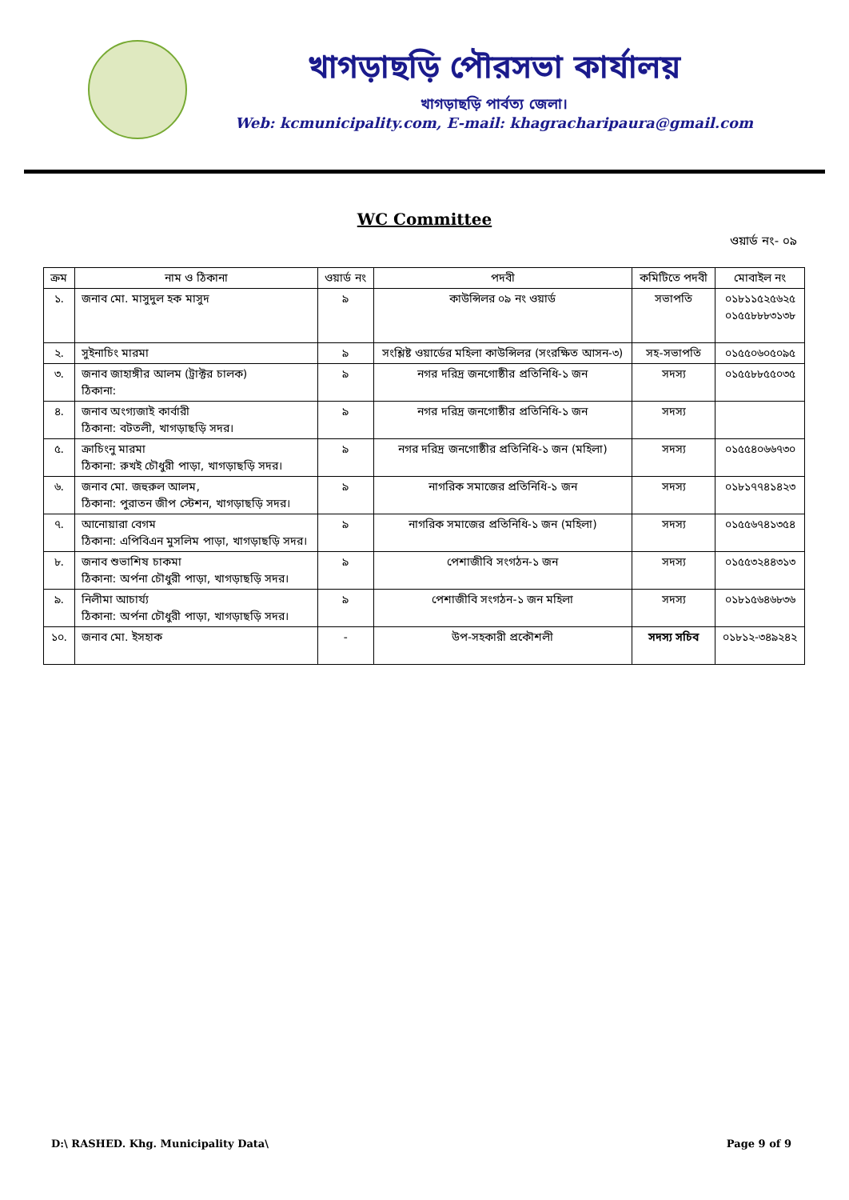খাগড়াছড়ি পৌরসভা কার্যালয়
খাগড়াছড়ি পার্বত্য জেলা।
Web: kcmunicipality.com, E-mail: khagracharipaura@gmail.com
WC Committee
ওয়ার্ড নং- ০৯
| ক্রম | নাম ও ঠিকানা | ওয়ার্ড নং | পদবী | কমিটিতে পদবী | মোবাইল নং |
| --- | --- | --- | --- | --- | --- |
| ১. | জনাব মো. মাসুদুল হক মাসুদ | ৯ | কাউন্সিলর ০৯ নং ওয়ার্ড | সভাপতি | ০১৮১১৫২৫৬২৫ ০১৫৫৮৮৮৩১৩৮ |
| ২. | সুইনাচিং মারমা | ৯ | সংশ্লিষ্ট ওয়ার্ডের মহিলা কাউন্সিলর (সংরক্ষিত আসন-৩) | সহ-সভাপতি | ০১৫৫০৬০৫০৯৫ |
| ৩. | জনাব জাহাঙ্গীর আলম (ট্রাক্টর চালক) ঠিকানা: | ৯ | নগর দরিদ্র জনগোষ্ঠীর প্রতিনিধি-১ জন | সদস্য | ০১৫৫৮৮৫৫০৩৫ |
| ৪. | জনাব অংগ্যজাই কার্বারী ঠিকানা: বটতলী, খাগড়াছড়ি সদর। | ৯ | নগর দরিদ্র জনগোষ্ঠীর প্রতিনিধি-১ জন | সদস্য | |
| ৫. | ক্রাচিংনু মারমা ঠিকানা: রুখই চৌধুরী পাড়া, খাগড়াছড়ি সদর। | ৯ | নগর দরিদ্র জনগোষ্ঠীর প্রতিনিধি-১ জন (মহিলা) | সদস্য | ০১৫৫৪০৬৬৭৩০ |
| ৬. | জনাব মো. জহুরুল আলম, ঠিকানা: পুরাতন জীপ স্টেশন, খাগড়াছড়ি সদর। | ৯ | নাগরিক সমাজের প্রতিনিধি-১ জন | সদস্য | ০১৮১৭৭৪১৪২৩ |
| ৭. | আনোয়ারা বেগম ঠিকানা: এপিবিএন মুসলিম পাড়া, খাগড়াছড়ি সদর। | ৯ | নাগরিক সমাজের প্রতিনিধি-১ জন (মহিলা) | সদস্য | ০১৫৫৬৭৪১৩৫৪ |
| ৮. | জনাব শুভাশিষ চাকমা ঠিকানা: অর্পনা চৌধুরী পাড়া, খাগড়াছড়ি সদর। | ৯ | পেশাজীবি সংগঠন-১ জন | সদস্য | ০১৫৫৩২৪৪৩১৩ |
| ৯. | নিলীমা আচার্য্য ঠিকানা: অর্পনা চৌধুরী পাড়া, খাগড়াছড়ি সদর। | ৯ | পেশাজীবি সংগঠন-১ জন মহিলা | সদস্য | ০১৮১৫৬৪৬৮৩৬ |
| ১০. | জনাব মো. ইসহাক | - | উপ-সহকারী প্রকৌশলী | সদস্য সচিব | ০১৮১২-৩৪৯২৪২ |
D:\ RASHED. Khg. Municipality Data\ Page 9 of 9